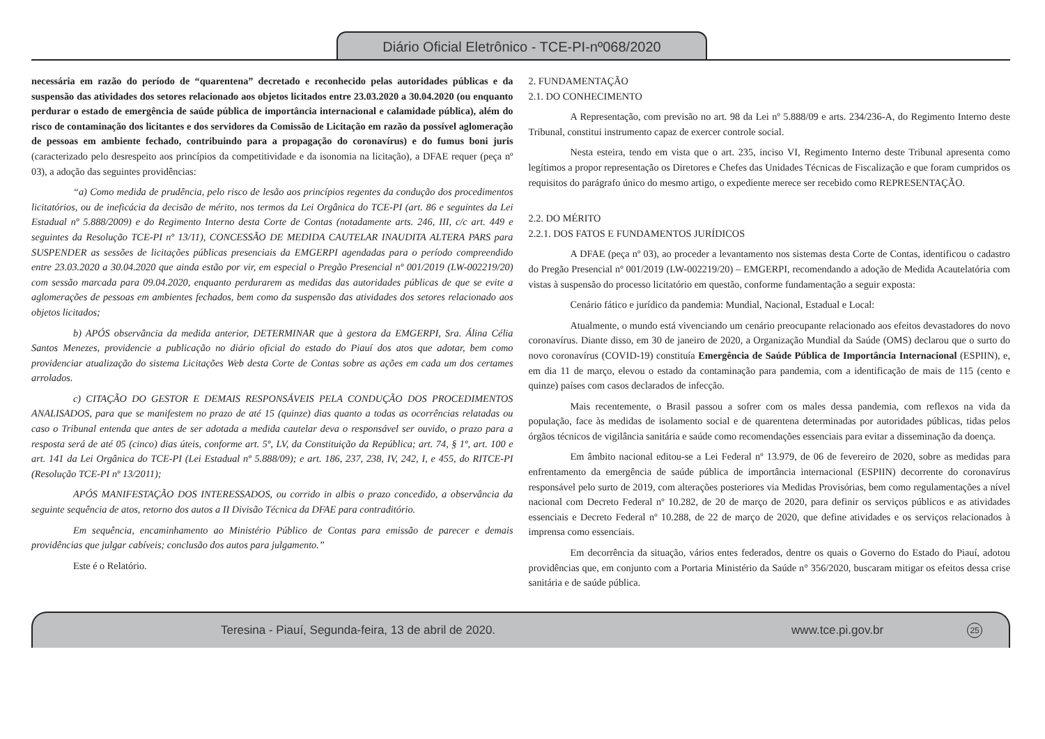Diário Oficial Eletrônico - TCE-PI-nº068/2020
necessária em razão do período de “quarentena” decretado e reconhecido pelas autoridades públicas e da suspensão das atividades dos setores relacionado aos objetos licitados entre 23.03.2020 a 30.04.2020 (ou enquanto perdurar o estado de emergência de saúde pública de importância internacional e calamidade pública), além do risco de contaminação dos licitantes e dos servidores da Comissão de Licitação em razão da possível aglomeração de pessoas em ambiente fechado, contribuindo para a propagação do coronavírus) e do fumus boni juris (caracterizado pelo desrespeito aos princípios da competitividade e da isonomia na licitação), a DFAE requer (peça nº 03), a adoção das seguintes providências:
“a) Como medida de prudência, pelo risco de lesão aos princípios regentes da condução dos procedimentos licitatórios, ou de ineficácia da decisão de mérito, nos termos da Lei Orgânica do TCE-PI (art. 86 e seguintes da Lei Estadual nº 5.888/2009) e do Regimento Interno desta Corte de Contas (notadamente arts. 246, III, c/c art. 449 e seguintes da Resolução TCE-PI nº 13/11), CONCESSÃO DE MEDIDA CAUTELAR INAUDITA ALTERA PARS para SUSPENDER as sessões de licitações públicas presenciais da EMGERPI agendadas para o período compreendido entre 23.03.2020 a 30.04.2020 que ainda estão por vir, em especial o Pregão Presencial nº 001/2019 (LW-002219/20) com sessão marcada para 09.04.2020, enquanto perdurarem as medidas das autoridades públicas de que se evite a aglomerações de pessoas em ambientes fechados, bem como da suspensão das atividades dos setores relacionado aos objetos licitados;
b) APÓS observância da medida anterior, DETERMINAR que à gestora da EMGERPI, Sra. Álina Célia Santos Menezes, providencie a publicação no diário oficial do estado do Piauí dos atos que adotar, bem como providenciar atualização do sistema Licitações Web desta Corte de Contas sobre as ações em cada um dos certames arrolados.
c) CITAÇÃO DO GESTOR E DEMAIS RESPONSÁVEIS PELA CONDUÇÃO DOS PROCEDIMENTOS ANALISADOS, para que se manifestem no prazo de até 15 (quinze) dias quanto a todas as ocorrências relatadas ou caso o Tribunal entenda que antes de ser adotada a medida cautelar deva o responsável ser ouvido, o prazo para a resposta será de até 05 (cinco) dias úteis, conforme art. 5º, LV, da Constituição da República; art. 74, § 1º, art. 100 e art. 141 da Lei Orgânica do TCE-PI (Lei Estadual nº 5.888/09); e art. 186, 237, 238, IV, 242, I, e 455, do RITCE-PI (Resolução TCE-PI nº 13/2011);
APÓS MANIFESTAÇÃO DOS INTERESSADOS, ou corrido in albis o prazo concedido, a observância da seguinte sequência de atos, retorno dos autos a II Divisão Técnica da DFAE para contraditório.
Em sequência, encaminhamento ao Ministério Público de Contas para emissão de parecer e demais providências que julgar cabíveis; conclusão dos autos para julgamento.”
Este é o Relatório.
2. FUNDAMENTAÇÃO
2.1. DO CONHECIMENTO
A Representação, com previsão no art. 98 da Lei nº 5.888/09 e arts. 234/236-A, do Regimento Interno deste Tribunal, constitui instrumento capaz de exercer controle social.
Nesta esteira, tendo em vista que o art. 235, inciso VI, Regimento Interno deste Tribunal apresenta como legítimos a propor representação os Diretores e Chefes das Unidades Técnicas de Fiscalização e que foram cumpridos os requisitos do parágrafo único do mesmo artigo, o expediente merece ser recebido como REPRESENTAÇÃO.
2.2. DO MÉRITO
2.2.1. DOS FATOS E FUNDAMENTOS JURÍDICOS
A DFAE (peça nº 03), ao proceder a levantamento nos sistemas desta Corte de Contas, identificou o cadastro do Pregão Presencial nº 001/2019 (LW-002219/20) – EMGERPI, recomendando a adoção de Medida Acautelatória com vistas à suspensão do processo licitatório em questão, conforme fundamentação a seguir exposta:
Cenário fático e jurídico da pandemia: Mundial, Nacional, Estadual e Local:
Atualmente, o mundo está vivenciando um cenário preocupante relacionado aos efeitos devastadores do novo coronavírus. Diante disso, em 30 de janeiro de 2020, a Organização Mundial da Saúde (OMS) declarou que o surto do novo coronavírus (COVID-19) constituía Emergência de Saúde Pública de Importância Internacional (ESPIIN), e, em dia 11 de março, elevou o estado da contaminação para pandemia, com a identificação de mais de 115 (cento e quinze) países com casos declarados de infecção.
Mais recentemente, o Brasil passou a sofrer com os males dessa pandemia, com reflexos na vida da população, face às medidas de isolamento social e de quarentena determinadas por autoridades públicas, tidas pelos órgãos técnicos de vigilância sanitária e saúde como recomendações essenciais para evitar a disseminação da doença.
Em âmbito nacional editou-se a Lei Federal nº 13.979, de 06 de fevereiro de 2020, sobre as medidas para enfrentamento da emergência de saúde pública de importância internacional (ESPIIN) decorrente do coronavírus responsável pelo surto de 2019, com alterações posteriores via Medidas Provisórias, bem como regulamentações a nível nacional com Decreto Federal nº 10.282, de 20 de março de 2020, para definir os serviços públicos e as atividades essenciais e Decreto Federal nº 10.288, de 22 de março de 2020, que define atividades e os serviços relacionados à imprensa como essenciais.
Em decorrência da situação, vários entes federados, dentre os quais o Governo do Estado do Piauí, adotou providências que, em conjunto com a Portaria Ministério da Saúde n° 356/2020, buscaram mitigar os efeitos dessa crise sanitária e de saúde pública.
Teresina - Piauí, Segunda-feira, 13 de abril de 2020. www.tce.pi.gov.br 25